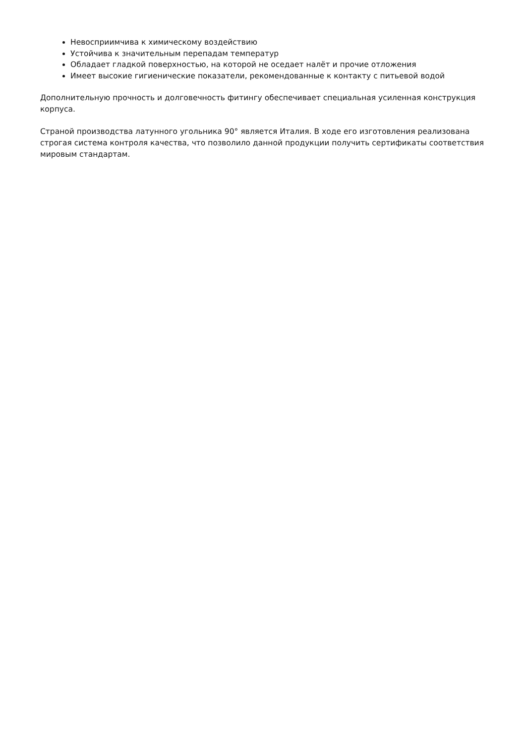Невосприимчива к химическому воздействию
Устойчива к значительным перепадам температур
Обладает гладкой поверхностью, на которой не оседает налёт и прочие отложения
Имеет высокие гигиенические показатели, рекомендованные к контакту с питьевой водой
Дополнительную прочность и долговечность фитингу обеспечивает специальная усиленная конструкция корпуса.
Страной производства латунного угольника 90° является Италия. В ходе его изготовления реализована строгая система контроля качества, что позволило данной продукции получить сертификаты соответствия мировым стандартам.